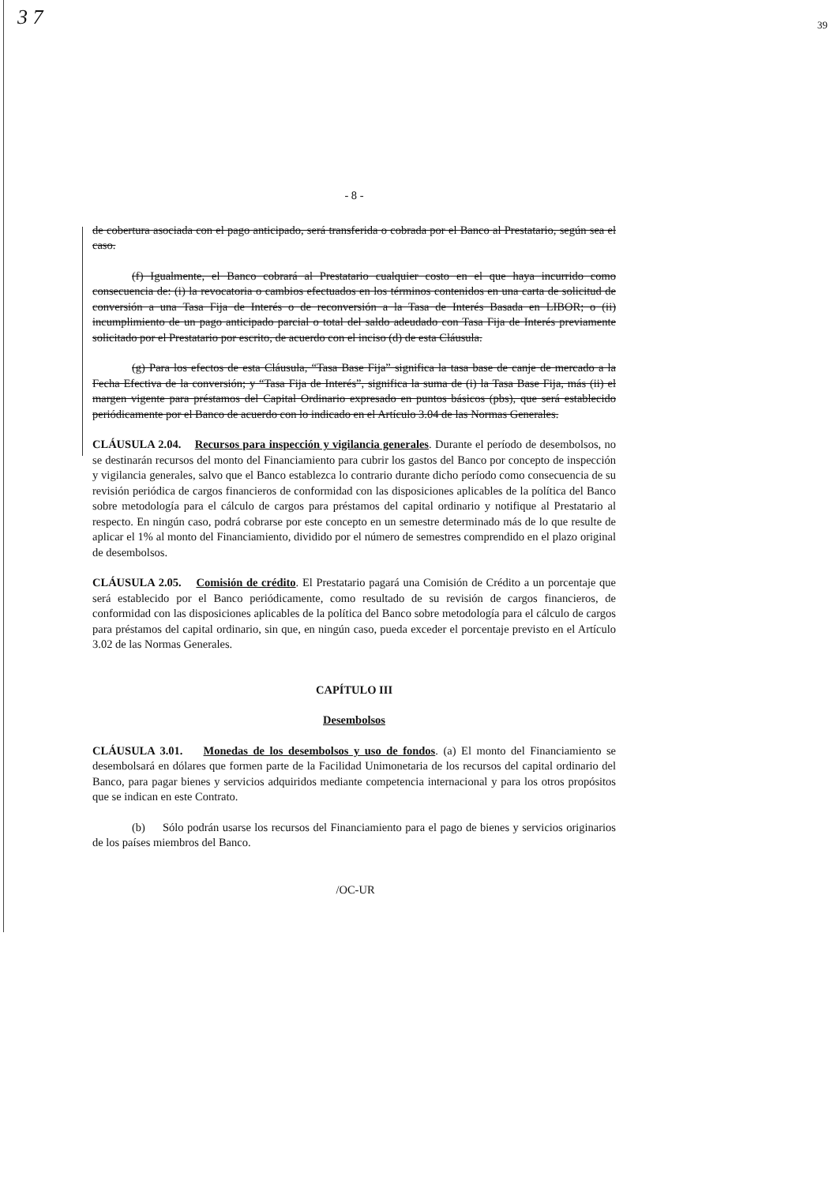3 7 39
- 8 -
de cobertura asociada con el pago anticipado, será transferida o cobrada por el Banco al Prestatario, según sea el caso.
(f) Igualmente, el Banco cobrará al Prestatario cualquier costo en el que haya incurrido como consecuencia de: (i) la revocatoria o cambios efectuados en los términos contenidos en una carta de solicitud de conversión a una Tasa Fija de Interés o de reconversión a la Tasa de Interés Basada en LIBOR; o (ii) incumplimiento de un pago anticipado parcial o total del saldo adeudado con Tasa Fija de Interés previamente solicitado por el Prestatario por escrito, de acuerdo con el inciso (d) de esta Cláusula.
(g) Para los efectos de esta Cláusula, “Tasa Base Fija” significa la tasa base de canje de mercado a la Fecha Efectiva de la conversión; y “Tasa Fija de Interés”, significa la suma de (i) la Tasa Base Fija, más (ii) el margen vigente para préstamos del Capital Ordinario expresado en puntos básicos (pbs), que será establecido periódicamente por el Banco de acuerdo con lo indicado en el Artículo 3.04 de las Normas Generales.
CLÁUSULA 2.04. Recursos para inspección y vigilancia generales. Durante el período de desembolsos, no se destinarán recursos del monto del Financiamiento para cubrir los gastos del Banco por concepto de inspección y vigilancia generales, salvo que el Banco establezca lo contrario durante dicho período como consecuencia de su revisión periódica de cargos financieros de conformidad con las disposiciones aplicables de la política del Banco sobre metodología para el cálculo de cargos para préstamos del capital ordinario y notifique al Prestatario al respecto. En ningún caso, podrá cobrarse por este concepto en un semestre determinado más de lo que resulte de aplicar el 1% al monto del Financiamiento, dividido por el número de semestres comprendido en el plazo original de desembolsos.
CLÁUSULA 2.05. Comisión de crédito. El Prestatario pagará una Comisión de Crédito a un porcentaje que será establecido por el Banco periódicamente, como resultado de su revisión de cargos financieros, de conformidad con las disposiciones aplicables de la política del Banco sobre metodología para el cálculo de cargos para préstamos del capital ordinario, sin que, en ningún caso, pueda exceder el porcentaje previsto en el Artículo 3.02 de las Normas Generales.
CAPÍTULO III
Desembolsos
CLÁUSULA 3.01. Monedas de los desembolsos y uso de fondos. (a) El monto del Financiamiento se desembolsará en dólares que formen parte de la Facilidad Unimonetaria de los recursos del capital ordinario del Banco, para pagar bienes y servicios adquiridos mediante competencia internacional y para los otros propósitos que se indican en este Contrato.
(b) Sólo podrán usarse los recursos del Financiamiento para el pago de bienes y servicios originarios de los países miembros del Banco.
/OC-UR